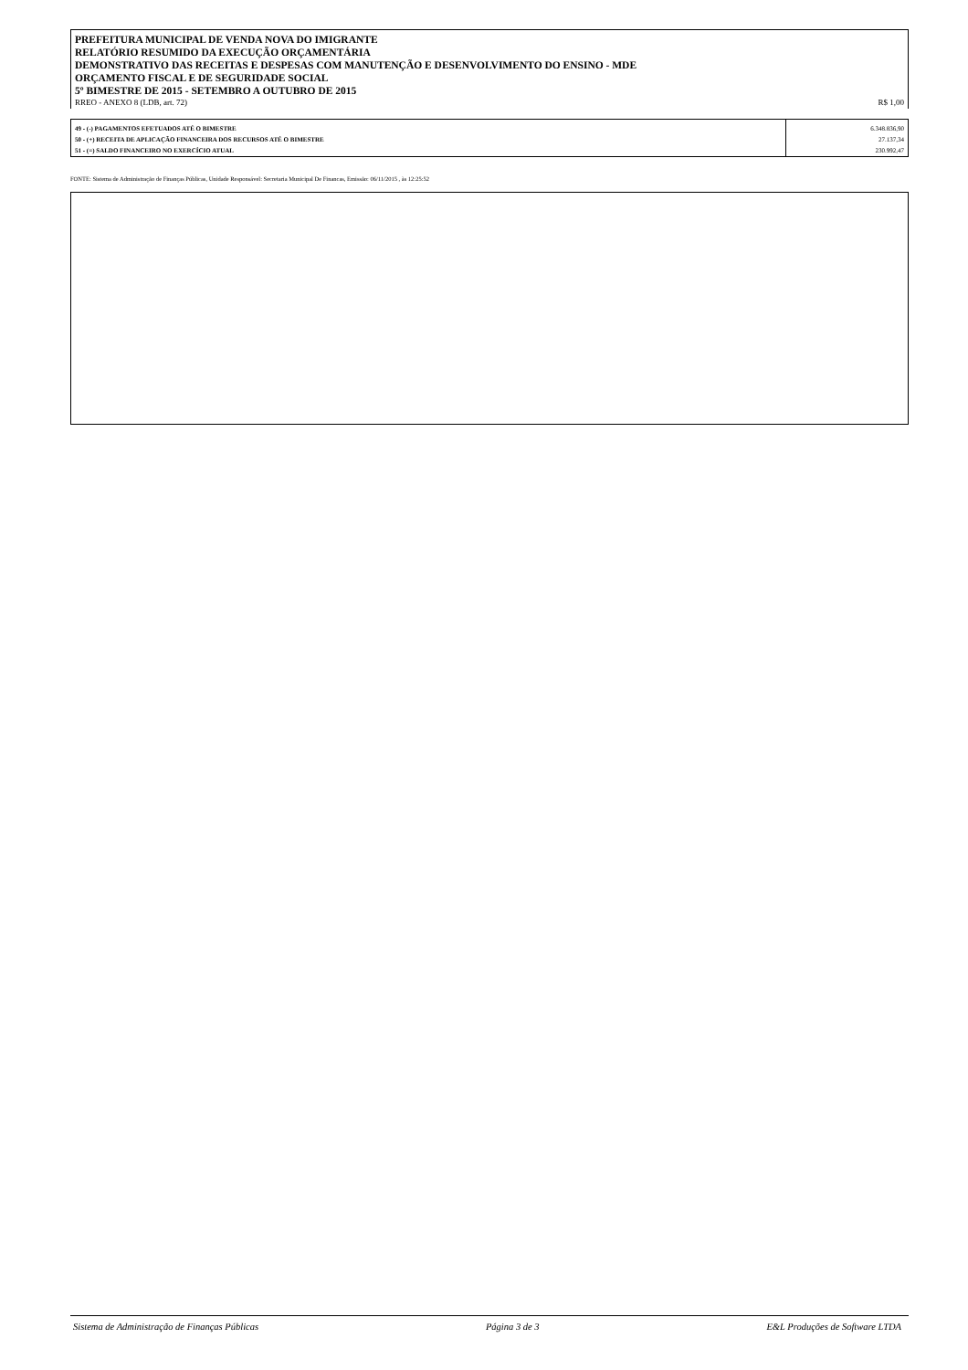PREFEITURA MUNICIPAL DE VENDA NOVA DO IMIGRANTE
RELATÓRIO RESUMIDO DA EXECUÇÃO ORÇAMENTÁRIA
DEMONSTRATIVO DAS RECEITAS E DESPESAS COM MANUTENÇÃO E DESENVOLVIMENTO DO ENSINO - MDE
ORÇAMENTO FISCAL E DE SEGURIDADE SOCIAL
5º BIMESTRE DE 2015 - SETEMBRO A OUTUBRO DE 2015
RREO - ANEXO 8 (LDB, art. 72) R$ 1,00
| 49 - (-) PAGAMENTOS EFETUADOS ATÉ O BIMESTRE | 6.348.836,90 |
| 50 - (+) RECEITA DE APLICAÇÃO FINANCEIRA DOS RECURSOS ATÉ O BIMESTRE | 27.137,34 |
| 51 - (=) SALDO FINANCEIRO NO EXERCÍCIO ATUAL | 230.992,47 |
FONTE: Sistema de Administração de Finanças Públicas, Unidade Responsável: Secretaria Municipal De Financas, Emissão: 06/11/2015 , às 12:25:52
Sistema de Administração de Finanças Públicas Página 3 de 3 E&L Produções de Software LTDA